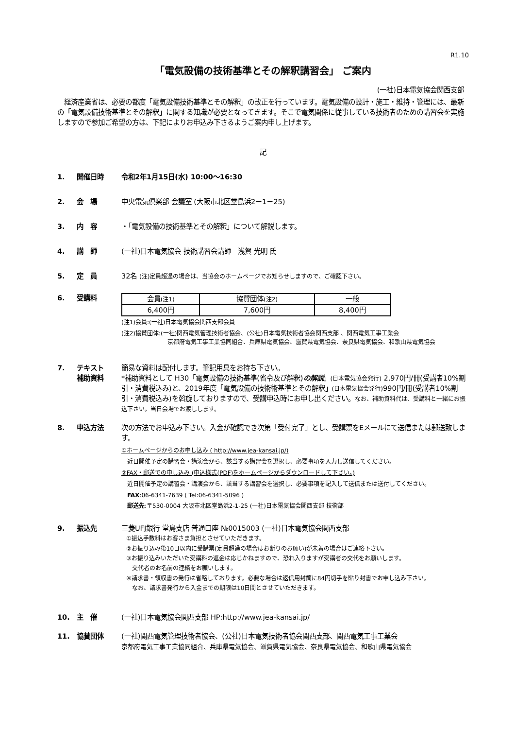R1.10
「電気設備の技術基準とその解釈講習会」 ご案内
(一社)日本電気協会関西支部
　経済産業省は、必要の都度「電気設備技術基準とその解釈」の改正を行っています。電気設備の設計・施工・維持・管理には、最新の「電気設備技術基準とその解釈」に関する知識が必要となってきます。そこで電気関係に従事している技術者のための講習会を実施しますので参加ご希望の方は、下記によりお申込み下さるようご案内申し上げます。
記
1. 開催日時 令和2年1月15日(水) 10:00～16:30
2. 会　場 中央電気倶楽部 会議室 (大阪市北区堂島浜2－1－25)
3. 内　容 ・「電気設備の技術基準とその解釈」について解説します。
4. 講　師 (一社)日本電気協会 技術講習会講師　浅賀 光明 氏
5. 定　員 32名 (注)定員超過の場合は、当協会のホームページでお知らせしますので、ご確認下さい。
6. 受講料
| 会員 (注1) | 協賛団体 (注2) | 一般 |
| 6,400円 | 7,600円 | 8,400円 |
(注1)会員:(一社)日本電気協会関西支部会員
(注2)協賛団体:(一社)関西電気管理技術者協会、(公社)日本電気技術者協会関西支部 、関西電気工事工業会
京都府電気工事工業協同組合、兵庫県電気協会、滋賀県電気協会、奈良県電気協会、和歌山県電気協会
7. テキスト
補助資料
簡易な資料は配付します。筆記用具をお持ち下さい。
*補助資料として H30「電気設備の技術基準(省令及び解釈)の解説」(日本電気協会発行) 2,970円/冊(受講者10%割引・消費税込み)と、2019年度「電気設備の技術術基準とその解釈」(日本電気協会発行) 990円/冊(受講者10%割引・消費税込み)を斡旋しておりますので、受講申込時にお申し出ください。なお、補助資料代は、受講料と一緒にお振込下さい。当日会場でお渡しします。
8. 申込方法 次の方法でお申込み下さい。入金が確認でき次第「受付完了」とし、受講票をEメールにて送信または郵送致します。
①ホームページからのお申し込み ( http://www.jea-kansai.jp/)
　近日開催予定の講習会・講演会から、該当する講習会を選択し、必要事項を入力し送信してください。
②FAX・郵送での申し込み (申込様式(PDF)をホームページからダウンロードして下さい。)
　近日開催予定の講習会・講演会から、該当する講習会を選択し、必要事項を記入して送信または送付してください。
　FAX:06-6341-7639 ( Tel:06-6341-5096 )
　郵送先:〒530-0004 大阪市北区堂島浜2-1-25 (一社)日本電気協会関西支部 技術部
9. 振込先 三菱UFJ銀行 堂島支店 普通口座 №0015003 (一社)日本電気協会関西支部
①振込手数料はお客さま負担とさせていただきます。
②お振り込み後10日以内に受講票(定員超過の場合はお断りのお願い)が未着の場合はご連絡下さい。
③お振り込みいただいた受講料の返金は応じかねますので、恐れ入りますが受講者の交代をお願いします。
　交代者のお名前の連絡をお願いします。
④請求書・領収書の発行は省略しております。必要な場合は返信用封筒に84円切手を貼り封書でお申し込み下さい。
　なお、請求書発行から入金までの期限は10日間とさせていただきます。
10. 主　催 (一社)日本電気協会関西支部 HP:http://www.jea-kansai.jp/
11. 協賛団体 (一社)関西電気管理技術者協会、(公社)日本電気技術者協会関西支部、関西電気工事工業会
京都府電気工事工業協同組合、兵庫県電気協会、滋賀県電気協会、奈良県電気協会、和歌山県電気協会